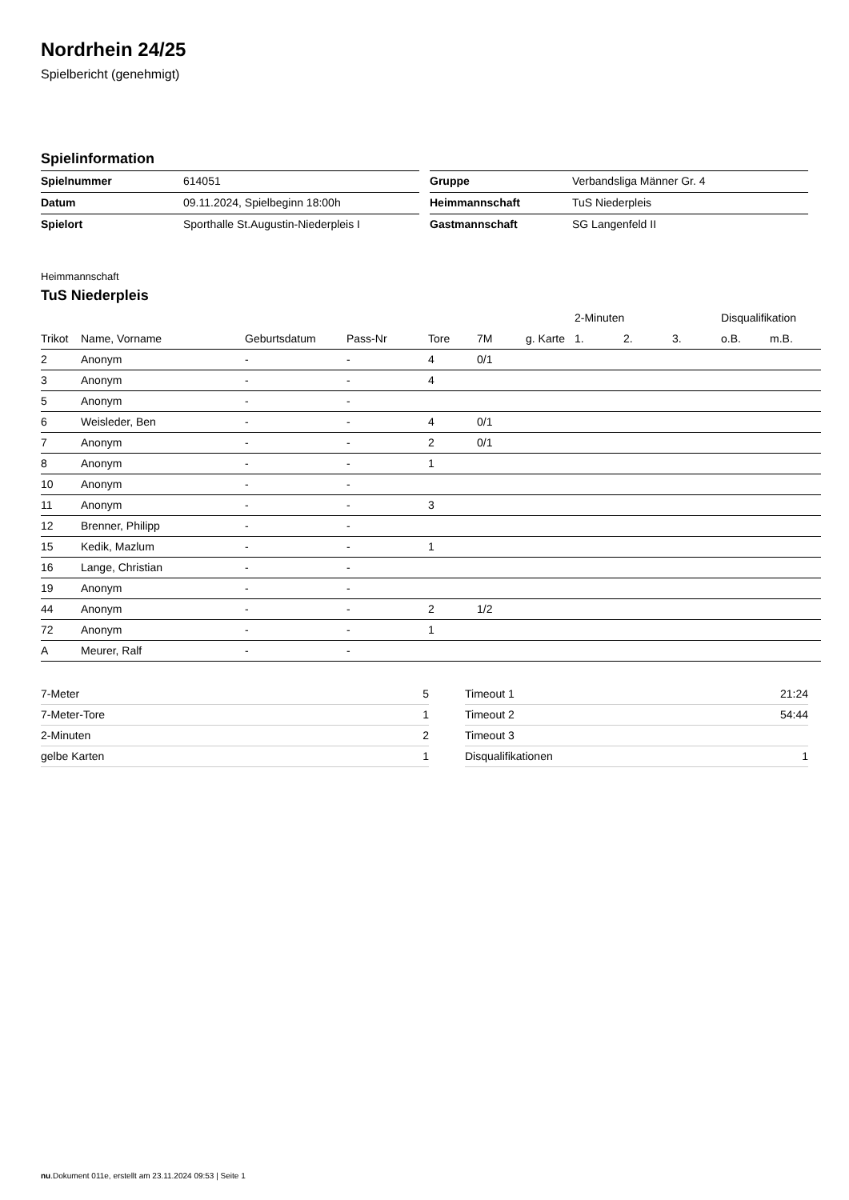Nordrhein 24/25
Spielbericht (genehmigt)
Spielinformation
| Spielnummer | 614051 |
| Datum | 09.11.2024, Spielbeginn 18:00h |
| Spielort | Sporthalle St.Augustin-Niederpleis I |
| Gruppe | Verbandsliga Männer Gr. 4 |
| Heimmannschaft | TuS Niederpleis |
| Gastmannschaft | SG Langenfeld II |
Heimmannschaft
TuS Niederpleis
| | | | | | | | 2-Minuten | | | Disqualifikation | |
| --- | --- | --- | --- | --- | --- | --- | --- | --- | --- | --- | --- |
| Trikot | Name, Vorname | Geburtsdatum | Pass-Nr | Tore | 7M | g. Karte | 1. | 2. | 3. | o.B. | m.B. |
| 2 | Anonym | - | - | 4 | 0/1 | | | | | | |
| 3 | Anonym | - | - | 4 | | | | | | | |
| 5 | Anonym | - | - | | | | | | | | |
| 6 | Weisleder, Ben | - | - | 4 | 0/1 | | | | | | |
| 7 | Anonym | - | - | 2 | 0/1 | | | | | | |
| 8 | Anonym | - | - | 1 | | | | | | | |
| 10 | Anonym | - | - | | | | | | | | |
| 11 | Anonym | - | - | 3 | | | | | | | |
| 12 | Brenner, Philipp | - | - | | | | | | | | |
| 15 | Kedik, Mazlum | - | - | 1 | | | | | | | |
| 16 | Lange, Christian | - | - | | | | | | | | |
| 19 | Anonym | - | - | | | | | | | | |
| 44 | Anonym | - | - | 2 | 1/2 | | | | | | |
| 72 | Anonym | - | - | 1 | | | | | | | |
| A | Meurer, Ralf | - | - | | | | | | | | |
| 7-Meter | 5 |
| 7-Meter-Tore | 1 |
| 2-Minuten | 2 |
| gelbe Karten | 1 |
| Timeout 1 | 21:24 |
| Timeout 2 | 54:44 |
| Timeout 3 | |
| Disqualifikationen | 1 |
nu.Dokument 011e, erstellt am 23.11.2024 09:53 | Seite 1